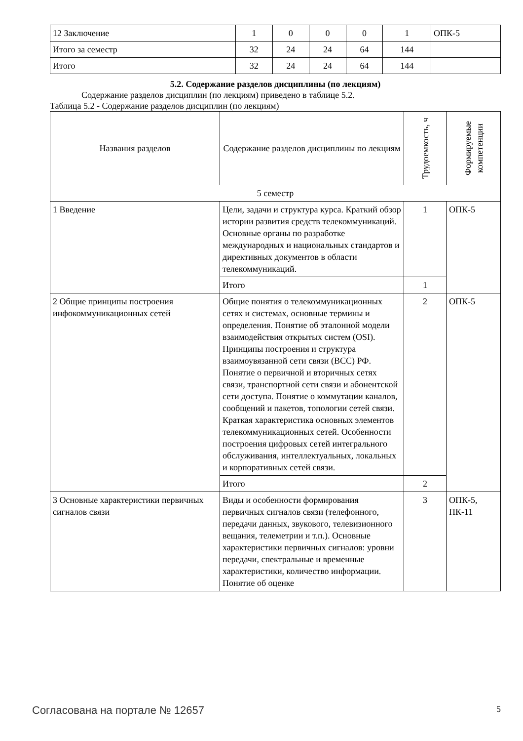| 12 Заключение | 1 | 0 | 0 | 0 | 1 | ОПК-5 |
| Итого за семестр | 32 | 24 | 24 | 64 | 144 | |
| Итого | 32 | 24 | 24 | 64 | 144 | |
5.2. Содержание разделов дисциплины (по лекциям)
Содержание разделов дисциплин (по лекциям) приведено в таблице 5.2.
Таблица 5.2 - Содержание разделов дисциплин (по лекциям)
| Названия разделов | Содержание разделов дисциплины по лекциям | Трудоемкость, ч | Формируемые компетенции |
| --- | --- | --- | --- |
| 5 семестр | | | |
| 1 Введение | Цели, задачи и структура курса. Краткий обзор истории развития средств телекоммуникаций. Основные органы по разработке международных и национальных стандартов и директивных документов в области телекоммуникаций. | 1 | ОПК-5 |
| | Итого | 1 | |
| 2 Общие принципы построения инфокоммуникационных сетей | Общие понятия о телекоммуникационных сетях и системах, основные термины и определения. Понятие об эталонной модели взаимодействия открытых систем (OSI). Принципы построения и структура взаимоувязанной сети связи (ВСС) РФ. Понятие о первичной и вторичных сетях связи, транспортной сети связи и абонентской сети доступа. Понятие о коммутации каналов, сообщений и пакетов, топологии сетей связи. Краткая характеристика основных элементов телекоммуникационных сетей. Особенности построения цифровых сетей интегрального обслуживания, интеллектуальных, локальных и корпоративных сетей связи. | 2 | ОПК-5 |
| | Итого | 2 | |
| 3 Основные характеристики первичных сигналов связи | Виды и особенности формирования первичных сигналов связи (телефонного, передачи данных, звукового, телевизионного вещания, телеметрии и т.п.). Основные характеристики первичных сигналов: уровни передачи, спектральные и временные характеристики, количество информации. Понятие об оценке | 3 | ОПК-5, ПК-11 |
Согласована на портале № 12657 5